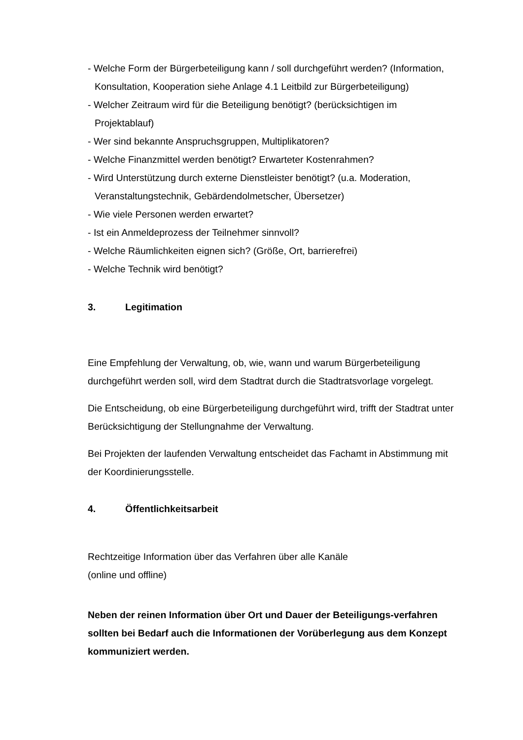- Welche Form der Bürgerbeteiligung kann / soll durchgeführt werden? (Information, Konsultation, Kooperation siehe Anlage 4.1 Leitbild zur Bürgerbeteiligung)
- Welcher Zeitraum wird für die Beteiligung benötigt? (berücksichtigen im Projektablauf)
- Wer sind bekannte Anspruchsgruppen, Multiplikatoren?
- Welche Finanzmittel werden benötigt? Erwarteter Kostenrahmen?
- Wird Unterstützung durch externe Dienstleister benötigt? (u.a. Moderation, Veranstaltungstechnik, Gebärdendolmetscher, Übersetzer)
- Wie viele Personen werden erwartet?
- Ist ein Anmeldeprozess der Teilnehmer sinnvoll?
- Welche Räumlichkeiten eignen sich? (Größe, Ort, barrierefrei)
- Welche Technik wird benötigt?
3. Legitimation
Eine Empfehlung der Verwaltung, ob, wie, wann und warum Bürgerbeteiligung durchgeführt werden soll, wird dem Stadtrat durch die Stadtratsvorlage vorgelegt.
Die Entscheidung, ob eine Bürgerbeteiligung durchgeführt wird, trifft der Stadtrat unter Berücksichtigung der Stellungnahme der Verwaltung.
Bei Projekten der laufenden Verwaltung entscheidet das Fachamt in Abstimmung mit der Koordinierungsstelle.
4. Öffentlichkeitsarbeit
Rechtzeitige Information über das Verfahren über alle Kanäle
(online und offline)
Neben der reinen Information über Ort und Dauer der Beteiligungs-verfahren sollten bei Bedarf auch die Informationen der Vorüberlegung aus dem Konzept kommuniziert werden.